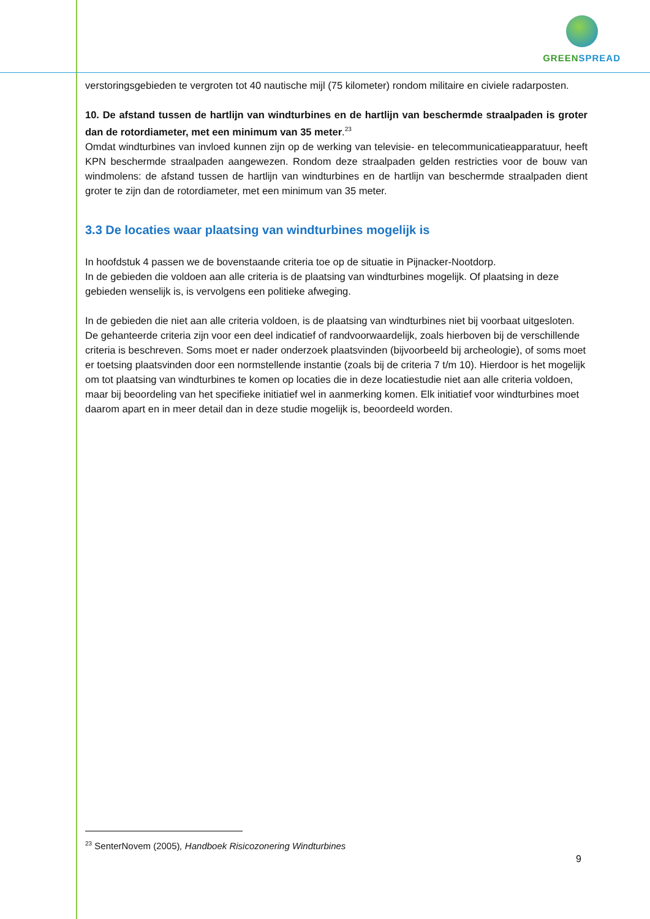GREENSPREAD
verstoringsgebieden te vergroten tot 40 nautische mijl (75 kilometer) rondom militaire en civiele radarposten.
10. De afstand tussen de hartlijn van windturbines en de hartlijn van beschermde straalpaden is groter dan de rotordiameter, met een minimum van 35 meter.<sup>23</sup>
Omdat windturbines van invloed kunnen zijn op de werking van televisie- en telecommunicatieapparatuur, heeft KPN beschermde straalpaden aangewezen. Rondom deze straalpaden gelden restricties voor de bouw van windmolens: de afstand tussen de hartlijn van windturbines en de hartlijn van beschermde straalpaden dient groter te zijn dan de rotordiameter, met een minimum van 35 meter.
3.3 De locaties waar plaatsing van windturbines mogelijk is
In hoofdstuk 4 passen we de bovenstaande criteria toe op de situatie in Pijnacker-Nootdorp.
In de gebieden die voldoen aan alle criteria is de plaatsing van windturbines mogelijk. Of plaatsing in deze gebieden wenselijk is, is vervolgens een politieke afweging.
In de gebieden die niet aan alle criteria voldoen, is de plaatsing van windturbines niet bij voorbaat uitgesloten. De gehanteerde criteria zijn voor een deel indicatief of randvoorwaardelijk, zoals hierboven bij de verschillende criteria is beschreven. Soms moet er nader onderzoek plaatsvinden (bijvoorbeeld bij archeologie), of soms moet er toetsing plaatsvinden door een normstellende instantie (zoals bij de criteria 7 t/m 10). Hierdoor is het mogelijk om tot plaatsing van windturbines te komen op locaties die in deze locatiestudie niet aan alle criteria voldoen, maar bij beoordeling van het specifieke initiatief wel in aanmerking komen. Elk initiatief voor windturbines moet daarom apart en in meer detail dan in deze studie mogelijk is, beoordeeld worden.
<sup>23</sup> SenterNovem (2005), Handboek Risicozonering Windturbines
9